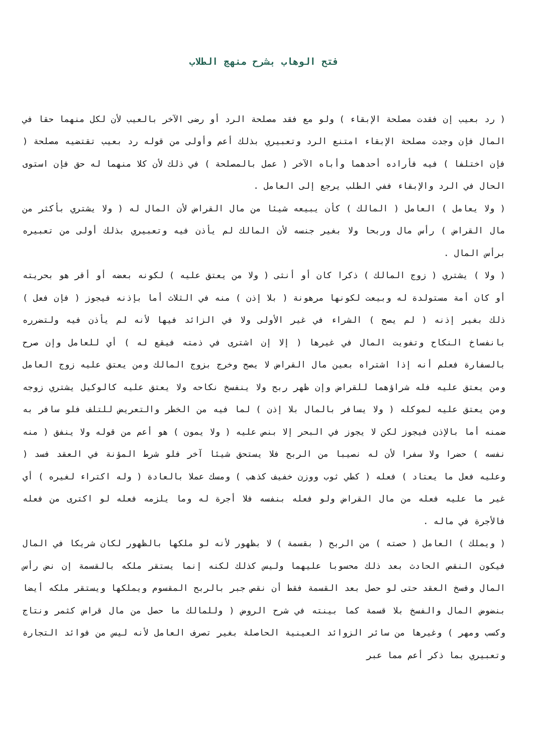فتح الوهاب بشرح منهج الطلاب
( رد بعيب إن فقدت مصلحة الإبقاء ) ولو مع فقد مصلحة الرد أو رضى الآخر بالعيب لأن لكل منهما حقا في المال فإن وجدت مصلحة الإبقاء امتنع الرد وتعبيري بذلك أعم وأولى من قوله رد بعيب تقتضيه مصلحة ( فإن اختلفا ) فيه فأراده أحدهما وأباه الآخر ( عمل بالمصلحة ) في ذلك لأن كلا منهما له حق فإن استوى الحال في الرد والإبقاء ففي الطلب يرجع إلى العامل .
( ولا يعامل ) العامل ( المالك ) كأن يبيعه شيئا من مال القراض لأن المال له ( ولا يشتري بأكثر من مال القراض ) رأس مال وربحا ولا بغير جنسه لأن المالك لم يأذن فيه وتعبيري بذلك أولى من تعبيره برأس المال .
( ولا ) يشتري ( زوج المالك ) ذكرا كان أو أنثى ( ولا من يعتق عليه ) لكونه بعضه أو أقر هو بحريته أو كان أمة مستولدة له وبيعت لكونها مرهونة ( بلا إذن ) منه في الثلاث أما بإذنه فيجوز ( فإن فعل ) ذلك بغير إذنه ( لم يصح ) الشراء في غير الأولى ولا في الزائد فيها لأنه لم يأذن فيه ولتضرره بانفساخ النكاح وتفويت المال في غيرها ( إلا إن اشترى في ذمته فيقع له ) أي للعامل وإن صرح بالسفارة فعلم أنه إذا اشتراه بعين مال القراض لا يصح وخرج بزوج المالك ومن يعتق عليه زوج العامل ومن يعتق عليه فله شراؤهما للقراض وإن ظهر ربح ولا ينفسخ نكاحه ولا يعتق عليه كالوكيل يشتري زوجه ومن يعتق عليه لموكله ( ولا يسافر بالمال بلا إذن ) لما فيه من الخطر والتعريض للتلف فلو سافر به ضمنه أما بالإذن فيجوز لكن لا يجوز في البحر إلا بنص عليه ( ولا يمون ) هو أعم من قوله ولا ينفق ( منه نفسه ) حضرا ولا سفرا لأن له نصيبا من الربح فلا يستحق شيئا آخر فلو شرط المؤنة في العقد فسد ( وعليه فعل ما يعتاد ) فعله ( كطي ثوب ووزن خفيف كذهب ) ومسك عملا بالعادة ( وله اكتراء لغيره ) أي غير ما عليه فعله من مال القراض ولو فعله بنفسه فلا أجرة له وما يلزمه فعله لو اكترى من فعله فالأجرة في ماله .
( ويملك ) العامل ( حصته ) من الربح ( بقسمة ) لا بظهور لأنه لو ملكها بالظهور لكان شريكا في المال فيكون النقص الحادث بعد ذلك محسوبا عليهما وليس كذلك لكنه إنما يستقر ملكه بالقسمة إن نض رأس المال وفسخ العقد حتى لو حصل بعد القسمة فقط أن نقص جبر بالربح المقسوم ويملكها ويستقر ملكه أيضا بنضوض المال والفسخ بلا قسمة كما بينته في شرح الروض ( وللمالك ما حصل من مال قراض كثمر ونتاج وكسب ومهر ) وغيرها من سائر الزوائد العينية الحاصلة بغير تصرف العامل لأنه ليس من فوائد التجارة وتعبيري بما ذكر أعم مما عبر